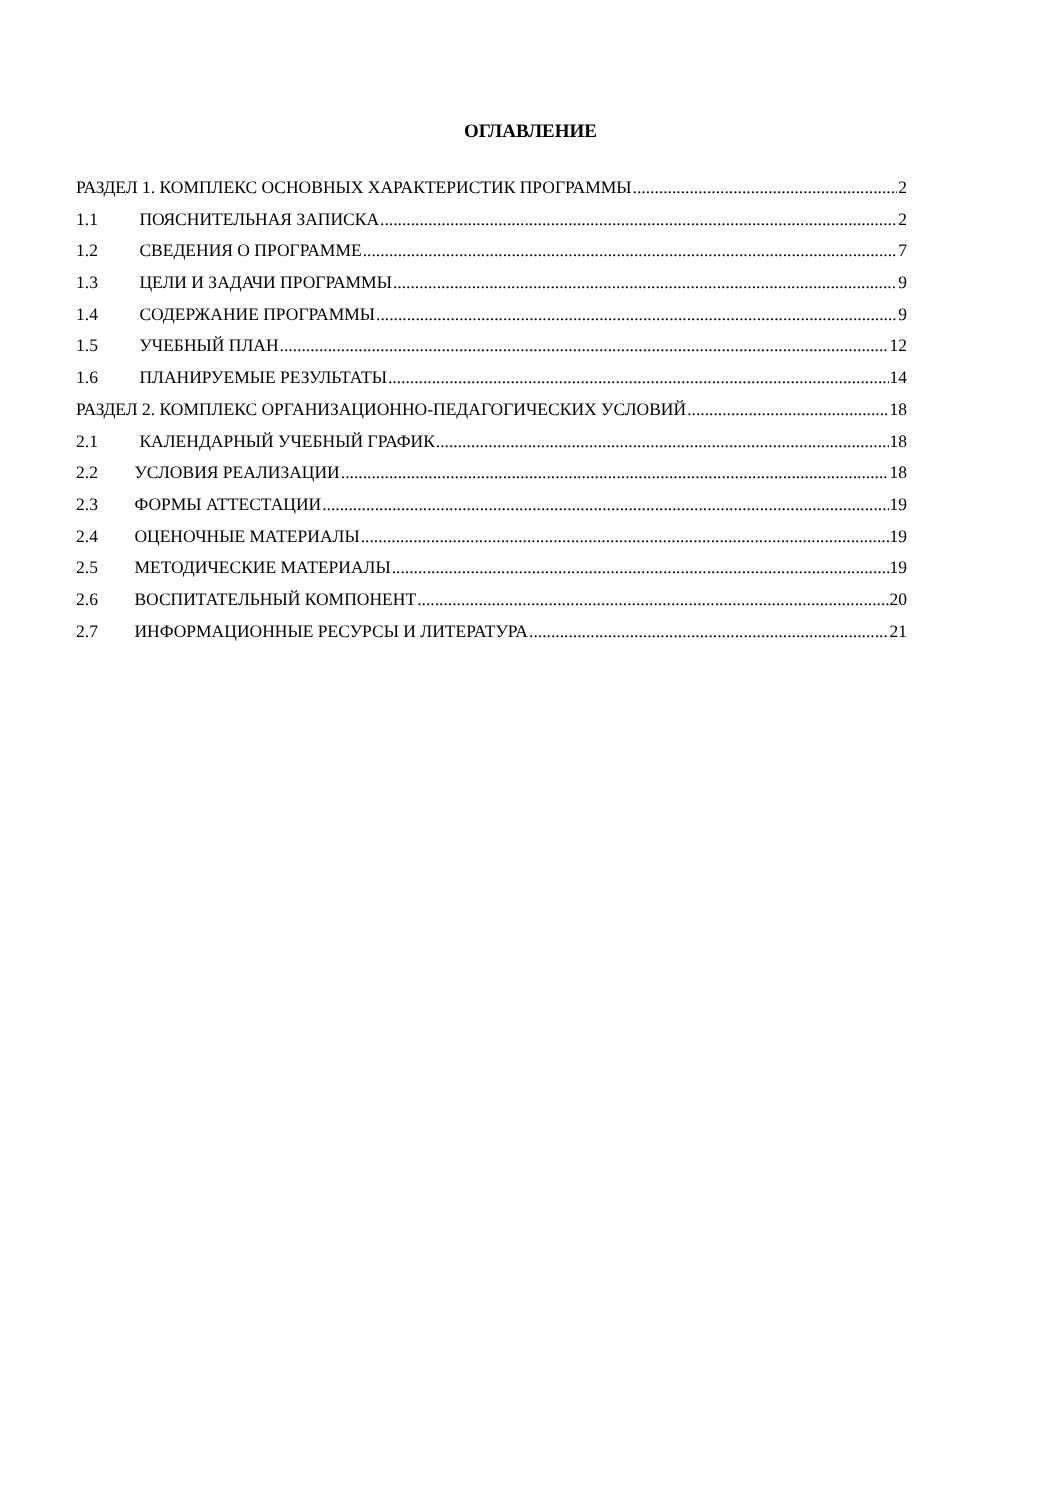ОГЛАВЛЕНИЕ
РАЗДЕЛ 1. КОМПЛЕКС ОСНОВНЫХ ХАРАКТЕРИСТИК ПРОГРАММЫ 2
1.1 ПОЯСНИТЕЛЬНАЯ ЗАПИСКА 2
1.2 СВЕДЕНИЯ О ПРОГРАММЕ 7
1.3 ЦЕЛИ И ЗАДАЧИ ПРОГРАММЫ 9
1.4 СОДЕРЖАНИЕ ПРОГРАММЫ 9
1.5 УЧЕБНЫЙ ПЛАН 12
1.6 ПЛАНИРУЕМЫЕ РЕЗУЛЬТАТЫ 14
РАЗДЕЛ 2. КОМПЛЕКС ОРГАНИЗАЦИОННО-ПЕДАГОГИЧЕСКИХ УСЛОВИЙ 18
2.1 КАЛЕНДАРНЫЙ УЧЕБНЫЙ ГРАФИК 18
2.2 УСЛОВИЯ РЕАЛИЗАЦИИ 18
2.3 ФОРМЫ АТТЕСТАЦИИ 19
2.4 ОЦЕНОЧНЫЕ МАТЕРИАЛЫ 19
2.5 МЕТОДИЧЕСКИЕ МАТЕРИАЛЫ 19
2.6 ВОСПИТАТЕЛЬНЫЙ КОМПОНЕНТ 20
2.7 ИНФОРМАЦИОННЫЕ РЕСУРСЫ И ЛИТЕРАТУРА 21